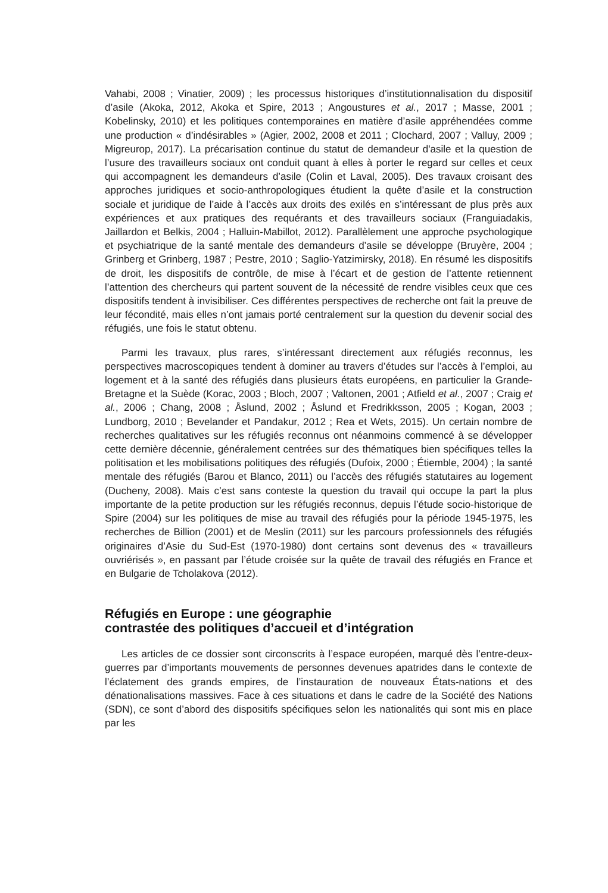Vahabi, 2008 ; Vinatier, 2009) ; les processus historiques d’institutionnalisation du dispositif d’asile (Akoka, 2012, Akoka et Spire, 2013 ; Angoustures et al., 2017 ; Masse, 2001 ; Kobelinsky, 2010) et les politiques contemporaines en matière d’asile appréhendées comme une production « d’indésirables » (Agier, 2002, 2008 et 2011 ; Clochard, 2007 ; Valluy, 2009 ; Migreurop, 2017). La précarisation continue du statut de demandeur d'asile et la question de l’usure des travailleurs sociaux ont conduit quant à elles à porter le regard sur celles et ceux qui accompagnent les demandeurs d’asile (Colin et Laval, 2005). Des travaux croisant des approches juridiques et socio-anthropologiques étudient la quête d’asile et la construction sociale et juridique de l’aide à l’accès aux droits des exilés en s’intéressant de plus près aux expériences et aux pratiques des requérants et des travailleurs sociaux (Franguiadakis, Jaillardon et Belkis, 2004 ; Halluin-Mabillot, 2012). Parallèlement une approche psychologique et psychiatrique de la santé mentale des demandeurs d’asile se développe (Bruyère, 2004 ; Grinberg et Grinberg, 1987 ; Pestre, 2010 ; Saglio-Yatzimirsky, 2018). En résumé les dispositifs de droit, les dispositifs de contrôle, de mise à l’écart et de gestion de l’attente retiennent l’attention des chercheurs qui partent souvent de la nécessité de rendre visibles ceux que ces dispositifs tendent à invisibiliser. Ces différentes perspectives de recherche ont fait la preuve de leur fécondité, mais elles n’ont jamais porté centralement sur la question du devenir social des réfugiés, une fois le statut obtenu.
Parmi les travaux, plus rares, s’intéressant directement aux réfugiés reconnus, les perspectives macroscopiques tendent à dominer au travers d’études sur l’accès à l’emploi, au logement et à la santé des réfugiés dans plusieurs états européens, en particulier la Grande-Bretagne et la Suède (Korac, 2003 ; Bloch, 2007 ; Valtonen, 2001 ; Atfield et al., 2007 ; Craig et al., 2006 ; Chang, 2008 ; Åslund, 2002 ; Åslund et Fredrikksson, 2005 ; Kogan, 2003 ; Lundborg, 2010 ; Bevelander et Pandakur, 2012 ; Rea et Wets, 2015). Un certain nombre de recherches qualitatives sur les réfugiés reconnus ont néanmoins commencé à se développer cette dernière décennie, généralement centrées sur des thématiques bien spécifiques telles la politisation et les mobilisations politiques des réfugiés (Dufoix, 2000 ; Étiemble, 2004) ; la santé mentale des réfugiés (Barou et Blanco, 2011) ou l’accès des réfugiés statutaires au logement (Ducheny, 2008). Mais c’est sans conteste la question du travail qui occupe la part la plus importante de la petite production sur les réfugiés reconnus, depuis l’étude socio-historique de Spire (2004) sur les politiques de mise au travail des réfugiés pour la période 1945-1975, les recherches de Billion (2001) et de Meslin (2011) sur les parcours professionnels des réfugiés originaires d’Asie du Sud-Est (1970-1980) dont certains sont devenus des « travailleurs ouvriérisés », en passant par l’étude croisée sur la quête de travail des réfugiés en France et en Bulgarie de Tcholakova (2012).
Réfugiés en Europe : une géographie
contrastée des politiques d’accueil et d’intégration
Les articles de ce dossier sont circonscrits à l’espace européen, marqué dès l’entre-deux-guerres par d’importants mouvements de personnes devenues apatrides dans le contexte de l’éclatement des grands empires, de l’instauration de nouveaux États-nations et des dénationalisations massives. Face à ces situations et dans le cadre de la Société des Nations (SDN), ce sont d’abord des dispositifs spécifiques selon les nationalités qui sont mis en place par les